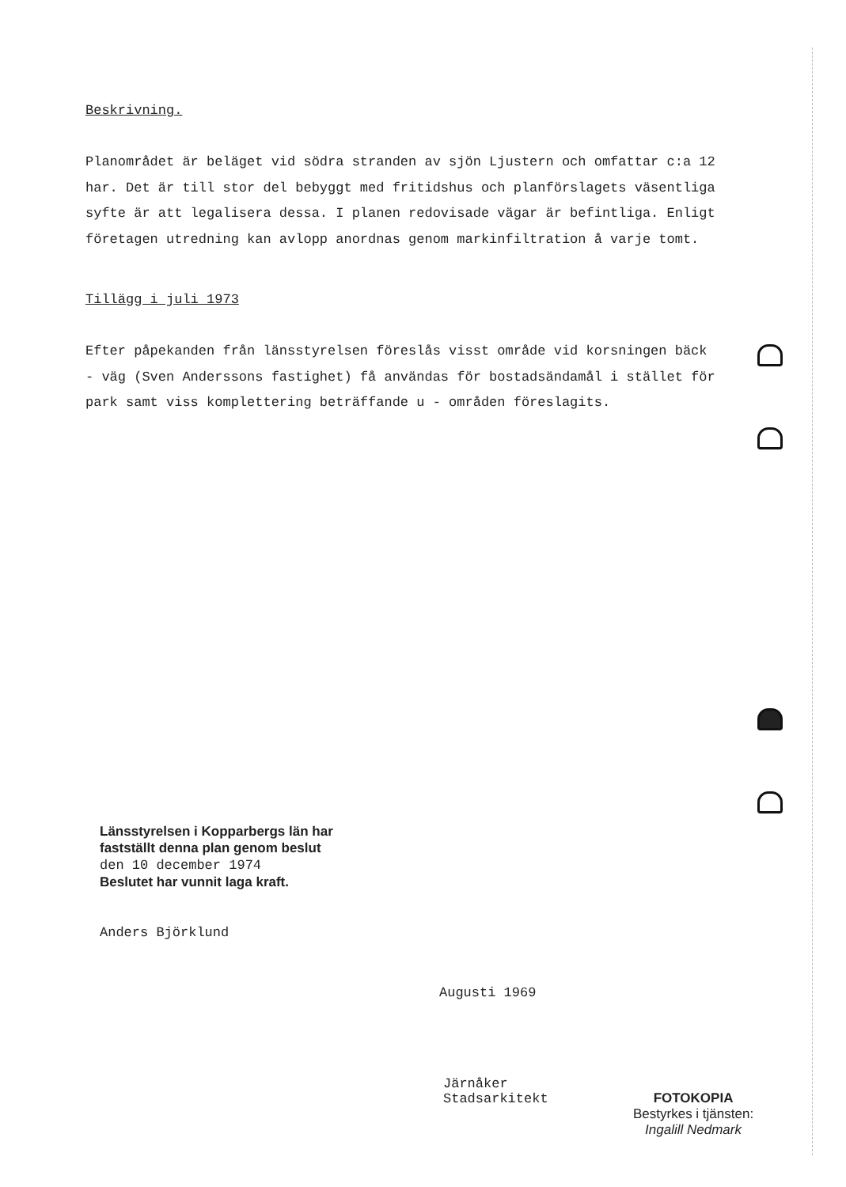Beskrivning.
Planområdet är beläget vid södra stranden av sjön Ljustern och omfattar c:a 12 har. Det är till stor del bebyggt med fritidshus och planförslagets väsentliga syfte är att legalisera dessa. I planen redovisade vägar är befintliga. Enligt företagen utredning kan avlopp anordnas genom markinfiltration å varje tomt.
Tillägg i juli 1973
Efter påpekanden från länsstyrelsen föreslås visst område vid korsningen bäck - väg (Sven Anderssons fastighet) få användas för bostadsändamål i stället för park samt viss komplettering beträffande u - områden föreslagits.
Länsstyrelsen i Kopparbergs län har fastställt denna plan genom beslut
den 10 december 1974
Beslutet har vunnit laga kraft.
Anders Björklund
Augusti 1969
Järnåker
Stadsarkitekt
FOTOKOPIA
Bestyrkes i tjänsten:
Ingalill Nedmark